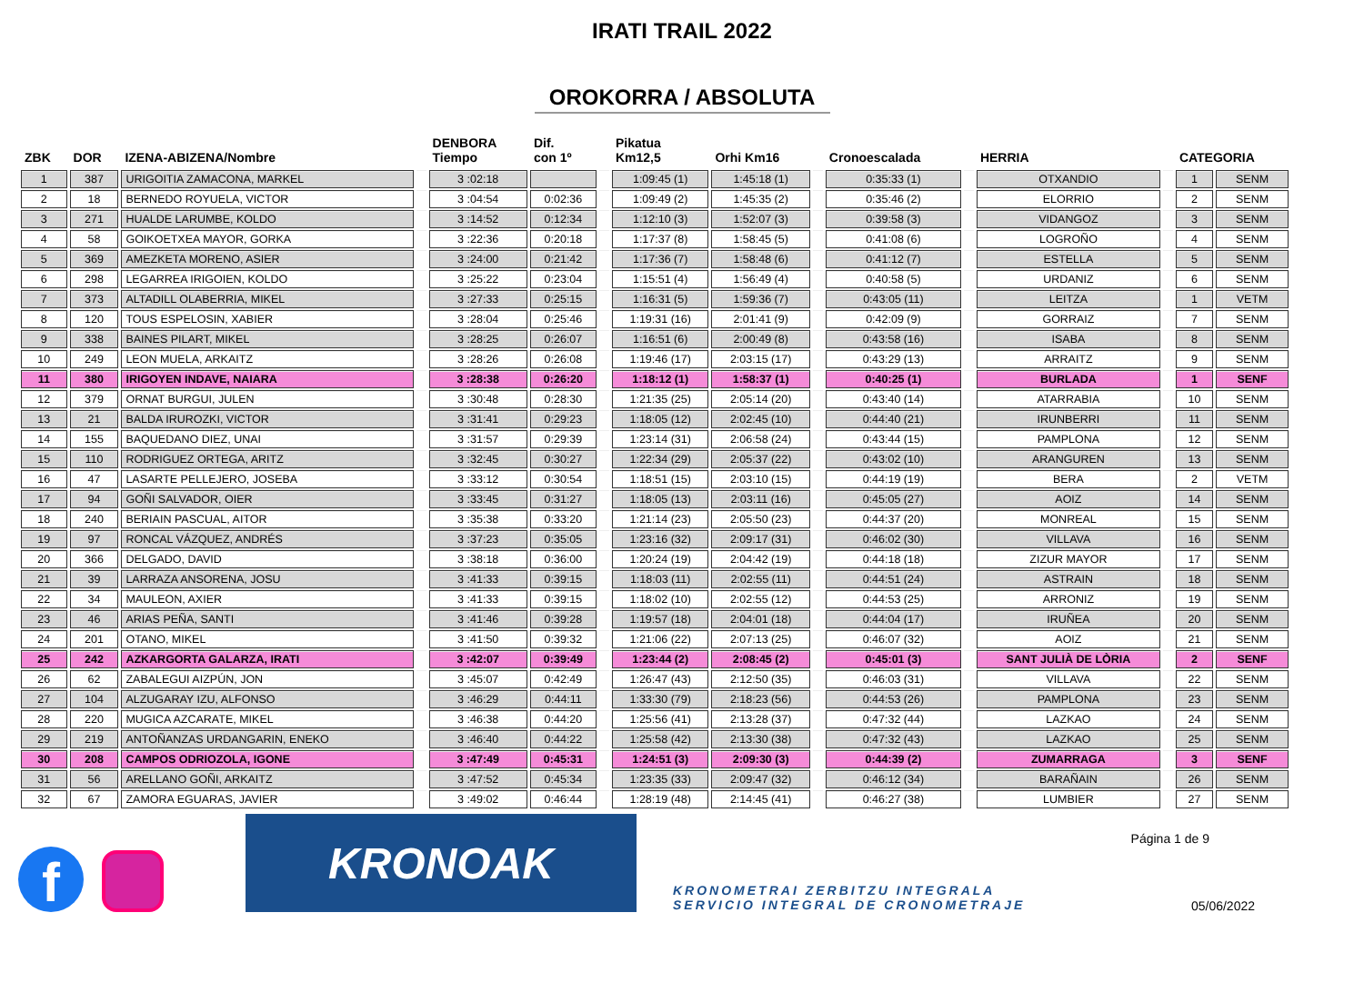IRATI TRAIL 2022
OROKORRA / ABSOLUTA
| ZBK | DOR | IZENA-ABIZENA/Nombre | | DENBORA Tiempo | Dif. con 1º | | Pikatua Km12,5 | Orhi Km16 | | Cronoescalada | | HERRIA | | CATEGORIA | |
| --- | --- | --- | --- | --- | --- | --- | --- | --- | --- | --- | --- | --- | --- | --- | --- |
| 1 | 387 | URIGOITIA ZAMACONA, MARKEL | | 3 :02:18 | | | 1:09:45 (1) | 1:45:18 (1) | | 0:35:33 (1) | | OTXANDIO | | 1 | SENM |
| 2 | 18 | BERNEDO ROYUELA, VICTOR | | 3 :04:54 | 0:02:36 | | 1:09:49 (2) | 1:45:35 (2) | | 0:35:46 (2) | | ELORRIO | | 2 | SENM |
| 3 | 271 | HUALDE LARUMBE, KOLDO | | 3 :14:52 | 0:12:34 | | 1:12:10 (3) | 1:52:07 (3) | | 0:39:58 (3) | | VIDANGOZ | | 3 | SENM |
| 4 | 58 | GOIKOETXEA MAYOR, GORKA | | 3 :22:36 | 0:20:18 | | 1:17:37 (8) | 1:58:45 (5) | | 0:41:08 (6) | | LOGROÑO | | 4 | SENM |
| 5 | 369 | AMEZKETA MORENO, ASIER | | 3 :24:00 | 0:21:42 | | 1:17:36 (7) | 1:58:48 (6) | | 0:41:12 (7) | | ESTELLA | | 5 | SENM |
| 6 | 298 | LEGARREA IRIGOIEN, KOLDO | | 3 :25:22 | 0:23:04 | | 1:15:51 (4) | 1:56:49 (4) | | 0:40:58 (5) | | URDANIZ | | 6 | SENM |
| 7 | 373 | ALTADILL OLABERRIA, MIKEL | | 3 :27:33 | 0:25:15 | | 1:16:31 (5) | 1:59:36 (7) | | 0:43:05 (11) | | LEITZA | | 1 | VETM |
| 8 | 120 | TOUS ESPELOSIN, XABIER | | 3 :28:04 | 0:25:46 | | 1:19:31 (16) | 2:01:41 (9) | | 0:42:09 (9) | | GORRAIZ | | 7 | SENM |
| 9 | 338 | BAINES PILART, MIKEL | | 3 :28:25 | 0:26:07 | | 1:16:51 (6) | 2:00:49 (8) | | 0:43:58 (16) | | ISABA | | 8 | SENM |
| 10 | 249 | LEON MUELA, ARKAITZ | | 3 :28:26 | 0:26:08 | | 1:19:46 (17) | 2:03:15 (17) | | 0:43:29 (13) | | ARRAITZ | | 9 | SENM |
| 11 | 380 | IRIGOYEN INDAVE, NAIARA | | 3 :28:38 | 0:26:20 | | 1:18:12 (1) | 1:58:37 (1) | | 0:40:25 (1) | | BURLADA | | 1 | SENF |
| 12 | 379 | ORNAT BURGUI, JULEN | | 3 :30:48 | 0:28:30 | | 1:21:35 (25) | 2:05:14 (20) | | 0:43:40 (14) | | ATARRABIA | | 10 | SENM |
| 13 | 21 | BALDA IRUROZKI, VICTOR | | 3 :31:41 | 0:29:23 | | 1:18:05 (12) | 2:02:45 (10) | | 0:44:40 (21) | | IRUNBERRI | | 11 | SENM |
| 14 | 155 | BAQUEDANO DIEZ, UNAI | | 3 :31:57 | 0:29:39 | | 1:23:14 (31) | 2:06:58 (24) | | 0:43:44 (15) | | PAMPLONA | | 12 | SENM |
| 15 | 110 | RODRIGUEZ ORTEGA, ARITZ | | 3 :32:45 | 0:30:27 | | 1:22:34 (29) | 2:05:37 (22) | | 0:43:02 (10) | | ARANGUREN | | 13 | SENM |
| 16 | 47 | LASARTE PELLEJERO, JOSEBA | | 3 :33:12 | 0:30:54 | | 1:18:51 (15) | 2:03:10 (15) | | 0:44:19 (19) | | BERA | | 2 | VETM |
| 17 | 94 | GOÑI SALVADOR, OIER | | 3 :33:45 | 0:31:27 | | 1:18:05 (13) | 2:03:11 (16) | | 0:45:05 (27) | | AOIZ | | 14 | SENM |
| 18 | 240 | BERIAIN PASCUAL, AITOR | | 3 :35:38 | 0:33:20 | | 1:21:14 (23) | 2:05:50 (23) | | 0:44:37 (20) | | MONREAL | | 15 | SENM |
| 19 | 97 | RONCAL VÁZQUEZ, ANDRÉS | | 3 :37:23 | 0:35:05 | | 1:23:16 (32) | 2:09:17 (31) | | 0:46:02 (30) | | VILLAVA | | 16 | SENM |
| 20 | 366 | DELGADO, DAVID | | 3 :38:18 | 0:36:00 | | 1:20:24 (19) | 2:04:42 (19) | | 0:44:18 (18) | | ZIZUR MAYOR | | 17 | SENM |
| 21 | 39 | LARRAZA ANSORENA, JOSU | | 3 :41:33 | 0:39:15 | | 1:18:03 (11) | 2:02:55 (11) | | 0:44:51 (24) | | ASTRAIN | | 18 | SENM |
| 22 | 34 | MAULEON, AXIER | | 3 :41:33 | 0:39:15 | | 1:18:02 (10) | 2:02:55 (12) | | 0:44:53 (25) | | ARRONIZ | | 19 | SENM |
| 23 | 46 | ARIAS PEÑA, SANTI | | 3 :41:46 | 0:39:28 | | 1:19:57 (18) | 2:04:01 (18) | | 0:44:04 (17) | | IRUÑEA | | 20 | SENM |
| 24 | 201 | OTANO, MIKEL | | 3 :41:50 | 0:39:32 | | 1:21:06 (22) | 2:07:13 (25) | | 0:46:07 (32) | | AOIZ | | 21 | SENM |
| 25 | 242 | AZKARGORTA GALARZA, IRATI | | 3 :42:07 | 0:39:49 | | 1:23:44 (2) | 2:08:45 (2) | | 0:45:01 (3) | | SANT JULIÀ DE LÒRIA | | 2 | SENF |
| 26 | 62 | ZABALEGUI AIZPÚN, JON | | 3 :45:07 | 0:42:49 | | 1:26:47 (43) | 2:12:50 (35) | | 0:46:03 (31) | | VILLAVA | | 22 | SENM |
| 27 | 104 | ALZUGARAY IZU, ALFONSO | | 3 :46:29 | 0:44:11 | | 1:33:30 (79) | 2:18:23 (56) | | 0:44:53 (26) | | PAMPLONA | | 23 | SENM |
| 28 | 220 | MUGICA AZCARATE, MIKEL | | 3 :46:38 | 0:44:20 | | 1:25:56 (41) | 2:13:28 (37) | | 0:47:32 (44) | | LAZKAO | | 24 | SENM |
| 29 | 219 | ANTOÑANZAS URDANGARIN, ENEKO | | 3 :46:40 | 0:44:22 | | 1:25:58 (42) | 2:13:30 (38) | | 0:47:32 (43) | | LAZKAO | | 25 | SENM |
| 30 | 208 | CAMPOS ODRIOZOLA, IGONE | | 3 :47:49 | 0:45:31 | | 1:24:51 (3) | 2:09:30 (3) | | 0:44:39 (2) | | ZUMARRAGA | | 3 | SENF |
| 31 | 56 | ARELLANO GOÑI, ARKAITZ | | 3 :47:52 | 0:45:34 | | 1:23:35 (33) | 2:09:47 (32) | | 0:46:12 (34) | | BARAÑAIN | | 26 | SENM |
| 32 | 67 | ZAMORA EGUARAS, JAVIER | | 3 :49:02 | 0:46:44 | | 1:28:19 (48) | 2:14:45 (41) | | 0:46:27 (38) | | LUMBIER | | 27 | SENM |
f
KRONOAK
KRONOMETRAI ZERBITZU INTEGRALA
SERVICIO INTEGRAL DE CRONOMETRAJE
Página 1 de 9
05/06/2022